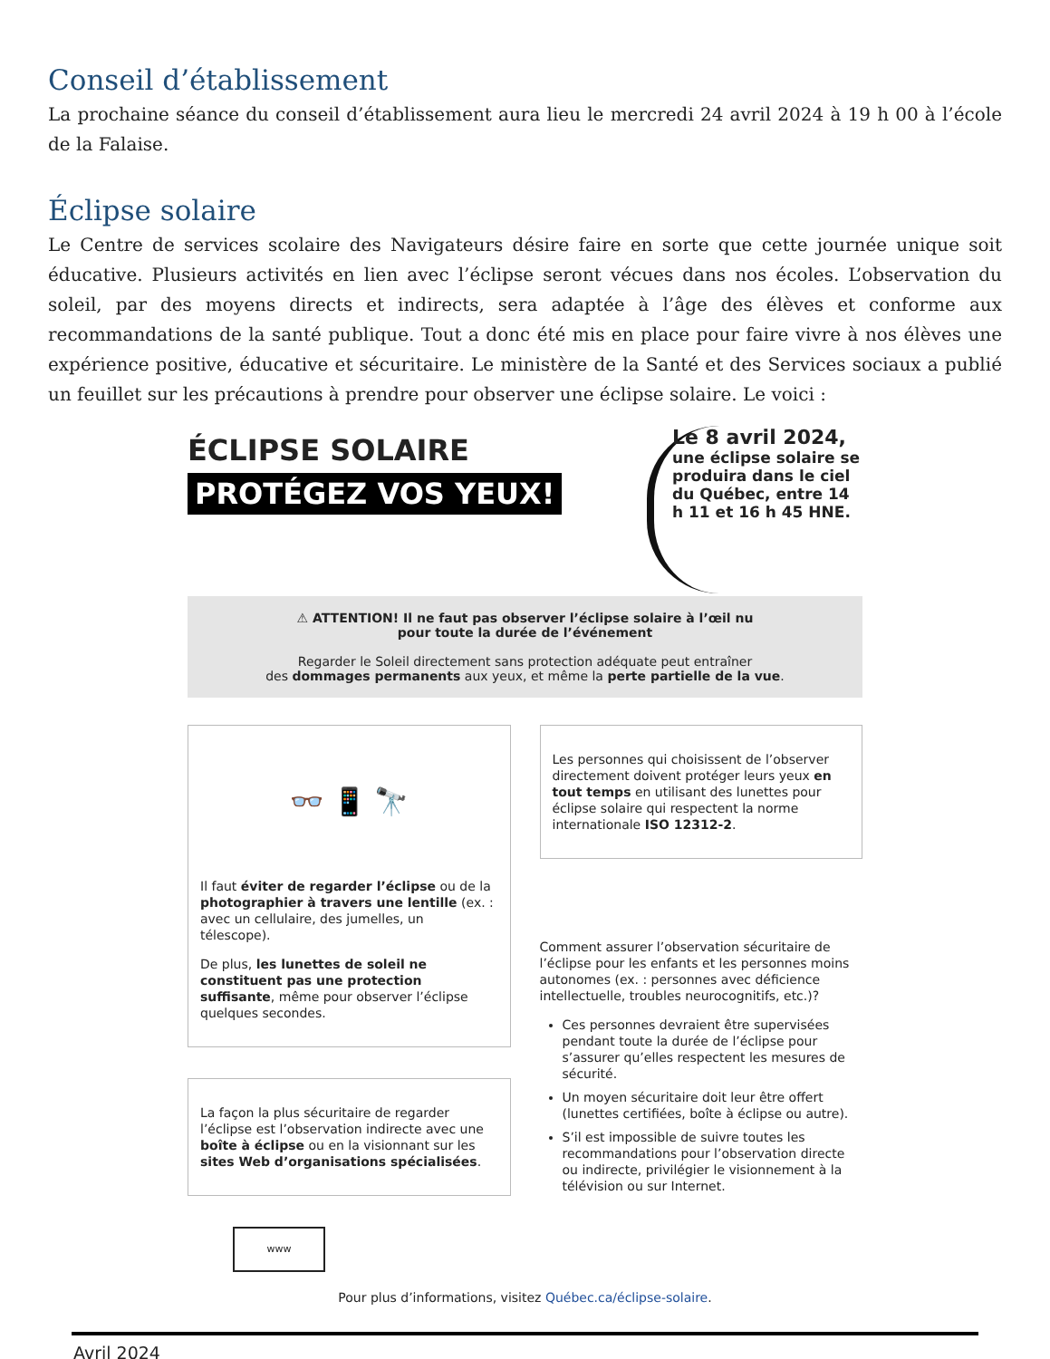Conseil d’établissement
La prochaine séance du conseil d’établissement aura lieu le mercredi 24 avril 2024 à 19 h 00 à l’école de la Falaise.
Éclipse solaire
Le Centre de services scolaire des Navigateurs désire faire en sorte que cette journée unique soit éducative. Plusieurs activités en lien avec l’éclipse seront vécues dans nos écoles. L’observation du soleil, par des moyens directs et indirects, sera adaptée à l’âge des élèves et conforme aux recommandations de la santé publique. Tout a donc été mis en place pour faire vivre à nos élèves une expérience positive, éducative et sécuritaire. Le ministère de la Santé et des Services sociaux a publié un feuillet sur les précautions à prendre pour observer une éclipse solaire. Le voici :
ÉCLIPSE SOLAIRE
PROTÉGEZ VOS YEUX!
Le 8 avril 2024,
une éclipse solaire se produira dans le ciel du Québec, entre 14 h 11 et 16 h 45 HNE.
⚠ ATTENTION! Il ne faut pas observer l’éclipse solaire à l’œil nu
pour toute la durée de l’événement
Regarder le Soleil directement sans protection adéquate peut entraîner
des dommages permanents aux yeux, et même la perte partielle de la vue.
👓 📱 🔭
Il faut éviter de regarder l’éclipse ou de la photographier à travers une lentille (ex. : avec un cellulaire, des jumelles, un télescope).
De plus, les lunettes de soleil ne constituent pas une protection suffisante, même pour observer l’éclipse quelques secondes.
La façon la plus sécuritaire de regarder l’éclipse est l’observation indirecte avec une boîte à éclipse ou en la visionnant sur les sites Web d’organisations spécialisées.
www
Les personnes qui choisissent de l’observer directement doivent protéger leurs yeux en tout temps en utilisant des lunettes pour éclipse solaire qui respectent la norme internationale ISO 12312-2.
Comment assurer l’observation sécuritaire de l’éclipse pour les enfants et les personnes moins autonomes (ex. : personnes avec déficience intellectuelle, troubles neurocognitifs, etc.)?
Ces personnes devraient être supervisées pendant toute la durée de l’éclipse pour s’assurer qu’elles respectent les mesures de sécurité.
Un moyen sécuritaire doit leur être offert (lunettes certifiées, boîte à éclipse ou autre).
S’il est impossible de suivre toutes les recommandations pour l’observation directe ou indirecte, privilégier le visionnement à la télévision ou sur Internet.
Pour plus d’informations, visitez Québec.ca/éclipse-solaire.
Avril 2024